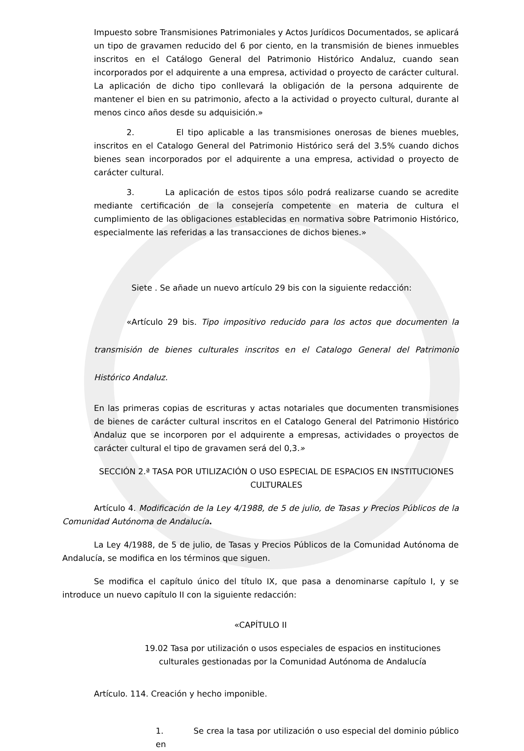Impuesto sobre Transmisiones Patrimoniales y Actos Jurídicos Documentados, se aplicará un tipo de gravamen reducido del 6 por ciento, en la transmisión de bienes inmuebles inscritos en el Catálogo General del Patrimonio Histórico Andaluz, cuando sean incorporados por el adquirente a una empresa, actividad o proyecto de carácter cultural. La aplicación de dicho tipo conllevará la obligación de la persona adquirente de mantener el bien en su patrimonio, afecto a la actividad o proyecto cultural, durante al menos cinco años desde su adquisición.»
2. El tipo aplicable a las transmisiones onerosas de bienes muebles, inscritos en el Catalogo General del Patrimonio Histórico será del 3.5% cuando dichos bienes sean incorporados por el adquirente a una empresa, actividad o proyecto de carácter cultural.
3. La aplicación de estos tipos sólo podrá realizarse cuando se acredite mediante certificación de la consejería competente en materia de cultura el cumplimiento de las obligaciones establecidas en normativa sobre Patrimonio Histórico, especialmente las referidas a las transacciones de dichos bienes.»
Siete . Se añade un nuevo artículo 29 bis con la siguiente redacción:
«Artículo 29 bis. Tipo impositivo reducido para los actos que documenten la transmisión de bienes culturales inscritos en el Catalogo General del Patrimonio Histórico Andaluz.
En las primeras copias de escrituras y actas notariales que documenten transmisiones de bienes de carácter cultural inscritos en el Catalogo General del Patrimonio Histórico Andaluz que se incorporen por el adquirente a empresas, actividades o proyectos de carácter cultural el tipo de gravamen será del 0,3.»
SECCIÓN 2.ª TASA POR UTILIZACIÓN O USO ESPECIAL DE ESPACIOS EN INSTITUCIONES CULTURALES
Artículo 4. Modificación de la Ley 4/1988, de 5 de julio, de Tasas y Precios Públicos de la Comunidad Autónoma de Andalucía.
La Ley 4/1988, de 5 de julio, de Tasas y Precios Públicos de la Comunidad Autónoma de Andalucía, se modifica en los términos que siguen.
Se modifica el capítulo único del título IX, que pasa a denominarse capítulo I, y se introduce un nuevo capítulo II con la siguiente redacción:
«CAPÍTULO II
19.02 Tasa por utilización o usos especiales de espacios en instituciones culturales gestionadas por la Comunidad Autónoma de Andalucía
Artículo. 114. Creación y hecho imponible.
1. Se crea la tasa por utilización o uso especial del dominio público en